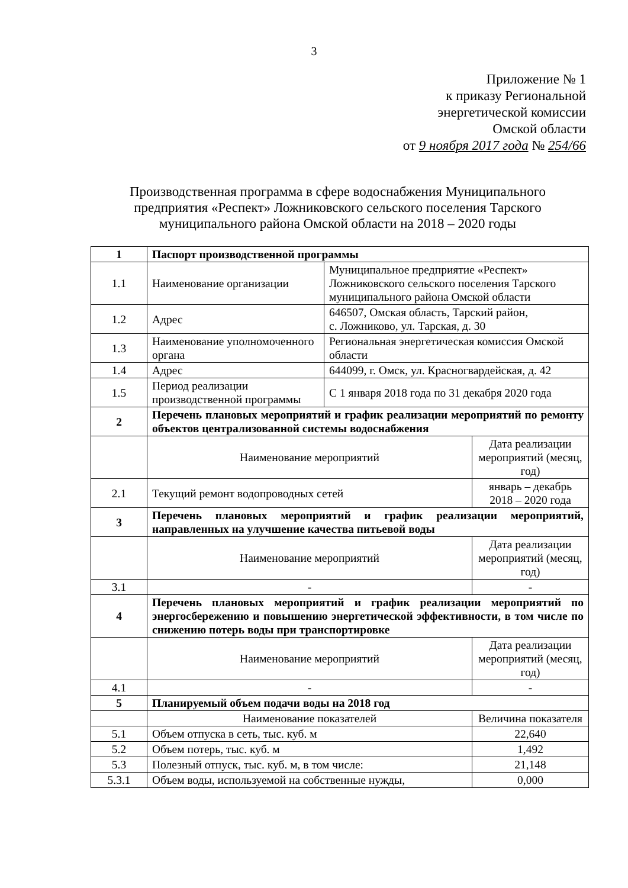3
Приложение № 1
к приказу Региональной
энергетической комиссии
Омской области
от 9 ноября 2017 года № 254/66
Производственная программа в сфере водоснабжения Муниципального предприятия «Респект» Ложниковского сельского поселения Тарского муниципального района Омской области на 2018 – 2020 годы
| 1 | Паспорт производственной программы | | |
| 1.1 | Наименование организации | Муниципальное предприятие «Респект» Ложниковского сельского поселения Тарского муниципального района Омской области | |
| 1.2 | Адрес | 646507, Омская область, Тарский район, с. Ложниково, ул. Тарская, д. 30 | |
| 1.3 | Наименование уполномоченного органа | Региональная энергетическая комиссия Омской области | |
| 1.4 | Адрес | 644099, г. Омск, ул. Красногвардейская, д. 42 | |
| 1.5 | Период реализации производственной программы | С 1 января 2018 года по 31 декабря 2020 года | |
| 2 | Перечень плановых мероприятий и график реализации мероприятий по ремонту объектов централизованной системы водоснабжения | | |
| | Наименование мероприятий | | Дата реализации мероприятий (месяц, год) |
| 2.1 | Текущий ремонт водопроводных сетей | | январь – декабрь 2018 – 2020 года |
| 3 | Перечень плановых мероприятий и график реализации мероприятий, направленных на улучшение качества питьевой воды | | |
| | Наименование мероприятий | | Дата реализации мероприятий (месяц, год) |
| 3.1 | - | | - |
| 4 | Перечень плановых мероприятий и график реализации мероприятий по энергосбережению и повышению энергетической эффективности, в том числе по снижению потерь воды при транспортировке | | |
| | Наименование мероприятий | | Дата реализации мероприятий (месяц, год) |
| 4.1 | - | | - |
| 5 | Планируемый объем подачи воды на 2018 год | | |
| | Наименование показателей | | Величина показателя |
| 5.1 | Объем отпуска в сеть, тыс. куб. м | | 22,640 |
| 5.2 | Объем потерь, тыс. куб. м | | 1,492 |
| 5.3 | Полезный отпуск, тыс. куб. м, в том числе: | | 21,148 |
| 5.3.1 | Объем воды, используемой на собственные нужды, | | 0,000 |